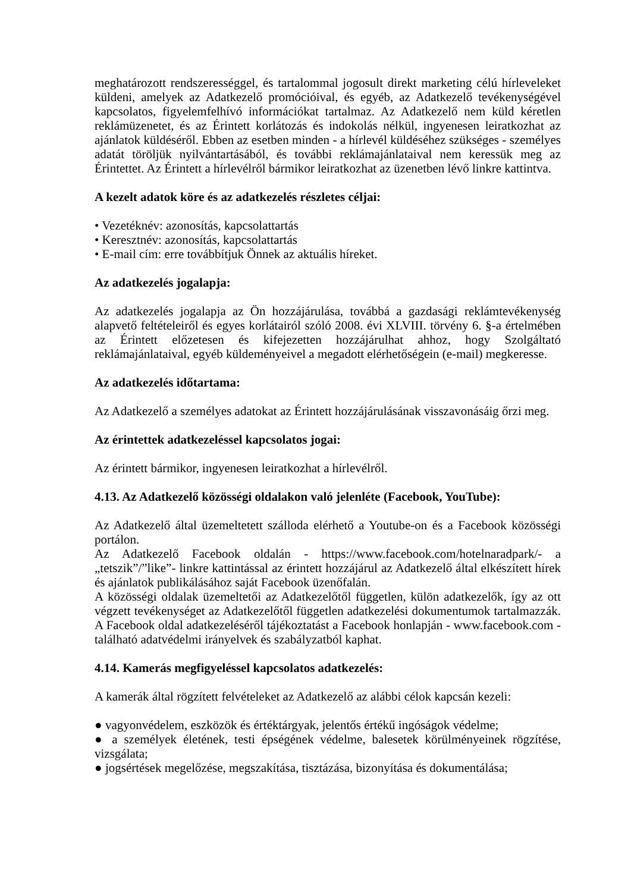meghatározott rendszerességgel, és tartalommal jogosult direkt marketing célú hírleveleket küldeni, amelyek az Adatkezelő promócióival, és egyéb, az Adatkezelő tevékenységével kapcsolatos, figyelemfelhívó információkat tartalmaz. Az Adatkezelő nem küld kéretlen reklámüzenetet, és az Érintett korlátozás és indokolás nélkül, ingyenesen leiratkozhat az ajánlatok küldéséről. Ebben az esetben minden - a hírlevél küldéséhez szükséges - személyes adatát töröljük nyilvántartásából, és további reklámajánlataival nem keressük meg az Érintettet. Az Érintett a hírlevélről bármikor leiratkozhat az üzenetben lévő linkre kattintva.
A kezelt adatok köre és az adatkezelés részletes céljai:
• Vezetéknév: azonosítás, kapcsolattartás
• Keresztnév: azonosítás, kapcsolattartás
• E-mail cím: erre továbbítjuk Önnek az aktuális híreket.
Az adatkezelés jogalapja:
Az adatkezelés jogalapja az Ön hozzájárulása, továbbá a gazdasági reklámtevékenység alapvető feltételeiről és egyes korlátairól szóló 2008. évi XLVIII. törvény 6. §-a értelmében az Érintett előzetesen és kifejezetten hozzájárulhat ahhoz, hogy Szolgáltató reklámajánlataival, egyéb küldeményeivel a megadott elérhetőségein (e-mail) megkeresse.
Az adatkezelés időtartama:
Az Adatkezelő a személyes adatokat az Érintett hozzájárulásának visszavonásáig őrzi meg.
Az érintettek adatkezeléssel kapcsolatos jogai:
Az érintett bármikor, ingyenesen leiratkozhat a hírlevélről.
4.13. Az Adatkezelő közösségi oldalakon való jelenléte (Facebook, YouTube):
Az Adatkezelő által üzemeltetett szálloda elérhető a Youtube-on és a Facebook közösségi portálon.
Az Adatkezelő Facebook oldalán - https://www.facebook.com/hotelnaradpark/- a „tetszik”/”like”- linkre kattintással az érintett hozzájárul az Adatkezelő által elkészített hírek és ajánlatok publikálásához saját Facebook üzenőfalán.
A közösségi oldalak üzemeltetői az Adatkezelőtől független, külön adatkezelők, így az ott végzett tevékenységet az Adatkezelőtől független adatkezelési dokumentumok tartalmazzák. A Facebook oldal adatkezeléséről tájékoztatást a Facebook honlapján - www.facebook.com - található adatvédelmi irányelvek és szabályzatból kaphat.
4.14. Kamerás megfigyeléssel kapcsolatos adatkezelés:
A kamerák által rögzített felvételeket az Adatkezelő az alábbi célok kapcsán kezeli:
● vagyonvédelem, eszközök és értéktárgyak, jelentős értékű ingóságok védelme;
● a személyek életének, testi épségének védelme, balesetek körülményeinek rögzítése, vizsgálata;
● jogsértések megelőzése, megszakítása, tisztázása, bizonyítása és dokumentálása;